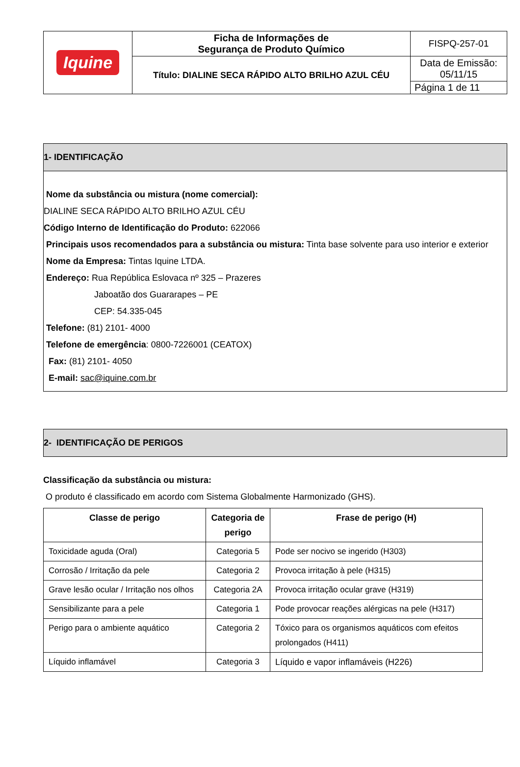| Iquine | Ficha de Informações de Segurança de Produto Químico | FISPQ-257-01 |
| | Título: DIALINE SECA RÁPIDO ALTO BRILHO AZUL CÉU | Data de Emissão: 05/11/15 |
| | | Página 1 de 11 |
1- IDENTIFICAÇÃO
Nome da substância ou mistura (nome comercial):
DIALINE SECA RÁPIDO ALTO BRILHO AZUL CÉU
Código Interno de Identificação do Produto: 622066
Principais usos recomendados para a substância ou mistura: Tinta base solvente para uso interior e exterior
Nome da Empresa: Tintas Iquine LTDA.
Endereço: Rua República Eslovaca nº 325 – Prazeres
Jaboatão dos Guararapes – PE
CEP: 54.335-045
Telefone: (81) 2101- 4000
Telefone de emergência: 0800-7226001 (CEATOX)
Fax: (81) 2101- 4050
E-mail: sac@iquine.com.br
2- IDENTIFICAÇÃO DE PERIGOS
Classificação da substância ou mistura:
O produto é classificado em acordo com Sistema Globalmente Harmonizado (GHS).
| Classe de perigo | Categoria de perigo | Frase de perigo (H) |
| --- | --- | --- |
| Toxicidade aguda (Oral) | Categoria 5 | Pode ser nocivo se ingerido (H303) |
| Corrosão / Irritação da pele | Categoria 2 | Provoca irritação à pele (H315) |
| Grave lesão ocular / Irritação nos olhos | Categoria 2A | Provoca irritação ocular grave (H319) |
| Sensibilizante para a pele | Categoria 1 | Pode provocar reações alérgicas na pele (H317) |
| Perigo para o ambiente aquático | Categoria 2 | Tóxico para os organismos aquáticos com efeitos prolongados (H411) |
| Líquido inflamável | Categoria 3 | Líquido e vapor inflamáveis (H226) |